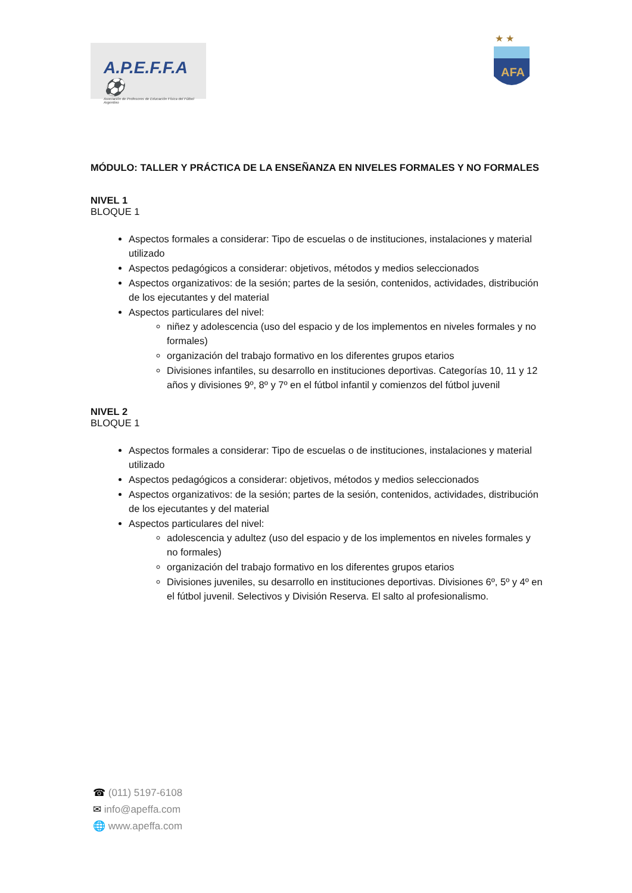A.P.E.F.F.A ⚽
Asociación de Profesores de Educación Física del Fútbol Argentino
★ ★
AFA
MÓDULO: TALLER Y PRÁCTICA DE LA ENSEÑANZA EN NIVELES FORMALES Y NO FORMALES
NIVEL 1
BLOQUE 1
Aspectos formales a considerar: Tipo de escuelas o de instituciones, instalaciones y material utilizado
Aspectos pedagógicos a considerar: objetivos, métodos y medios seleccionados
Aspectos organizativos: de la sesión; partes de la sesión, contenidos, actividades, distribución de los ejecutantes y del material
Aspectos particulares del nivel:
niñez y adolescencia (uso del espacio y de los implementos en niveles formales y no formales)
organización del trabajo formativo en los diferentes grupos etarios
Divisiones infantiles, su desarrollo en instituciones deportivas. Categorías 10, 11 y 12 años y divisiones 9º, 8º y 7º en el fútbol infantil y comienzos del fútbol juvenil
NIVEL 2
BLOQUE 1
Aspectos formales a considerar: Tipo de escuelas o de instituciones, instalaciones y material utilizado
Aspectos pedagógicos a considerar: objetivos, métodos y medios seleccionados
Aspectos organizativos: de la sesión; partes de la sesión, contenidos, actividades, distribución de los ejecutantes y del material
Aspectos particulares del nivel:
adolescencia y adultez (uso del espacio y de los implementos en niveles formales y no formales)
organización del trabajo formativo en los diferentes grupos etarios
Divisiones juveniles, su desarrollo en instituciones deportivas. Divisiones 6º, 5º y 4º en el fútbol juvenil. Selectivos y División Reserva. El salto al profesionalismo.
☎ (011) 5197-6108
✉ info@apeffa.com
🌐 www.apeffa.com